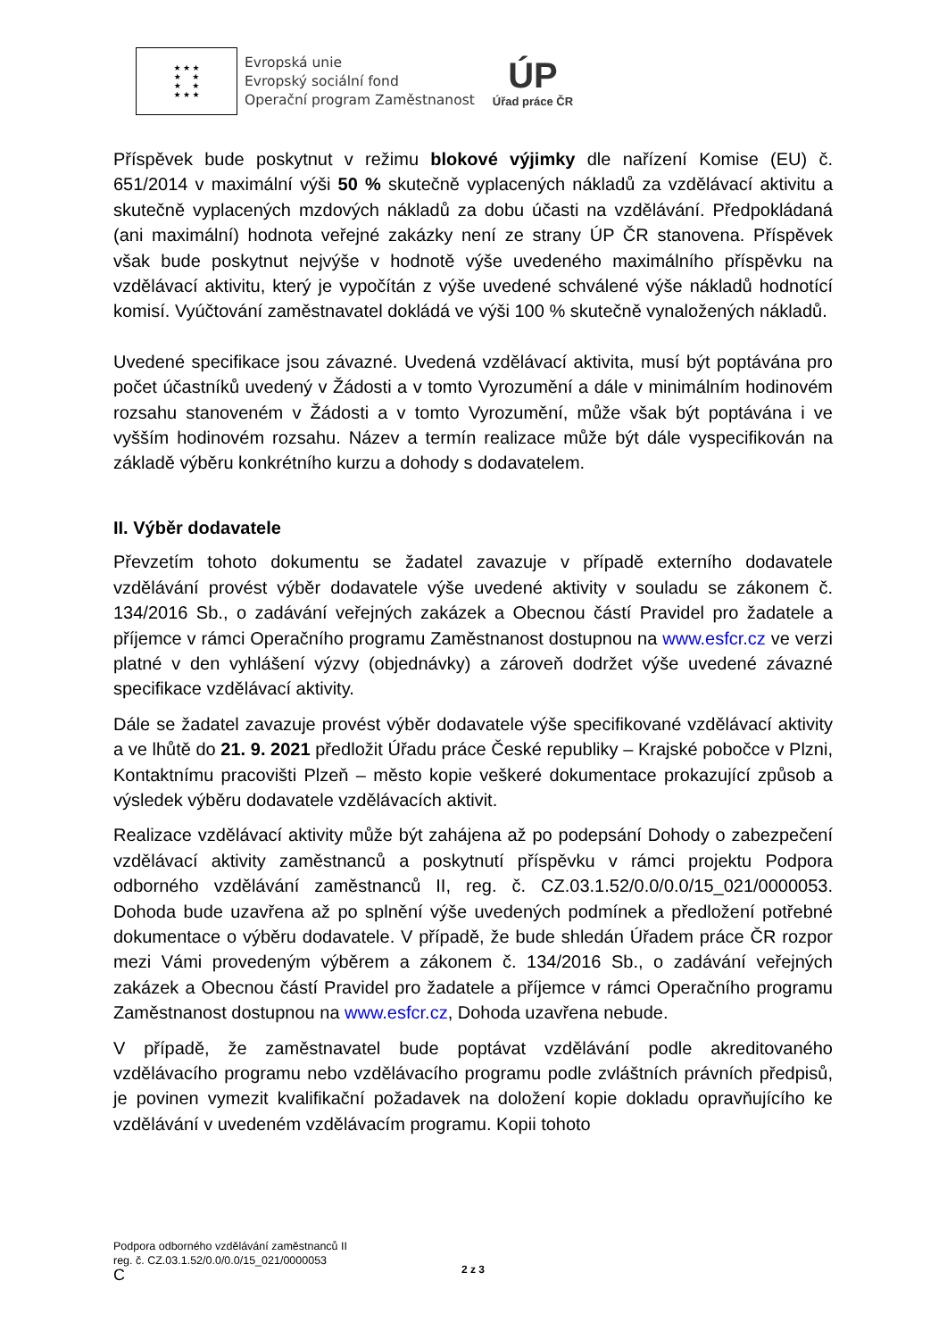★ ★ ★
★ ★
★ ★
★ ★ ★
Evropská unie
Evropský sociální fond
Operační program Zaměstnanost
ÚP
Úřad práce ČR
Příspěvek bude poskytnut v režimu blokové výjimky dle nařízení Komise (EU) č. 651/2014 v maximální výši 50 % skutečně vyplacených nákladů za vzdělávací aktivitu a skutečně vyplacených mzdových nákladů za dobu účasti na vzdělávání. Předpokládaná (ani maximální) hodnota veřejné zakázky není ze strany ÚP ČR stanovena. Příspěvek však bude poskytnut nejvýše v hodnotě výše uvedeného maximálního příspěvku na vzdělávací aktivitu, který je vypočítán z výše uvedené schválené výše nákladů hodnotící komisí. Vyúčtování zaměstnavatel dokládá ve výši 100 % skutečně vynaložených nákladů.
Uvedené specifikace jsou závazné. Uvedená vzdělávací aktivita, musí být poptávána pro počet účastníků uvedený v Žádosti a v tomto Vyrozumění a dále v minimálním hodinovém rozsahu stanoveném v Žádosti a v tomto Vyrozumění, může však být poptávána i ve vyšším hodinovém rozsahu. Název a termín realizace může být dále vyspecifikován na základě výběru konkrétního kurzu a dohody s dodavatelem.
II. Výběr dodavatele
Převzetím tohoto dokumentu se žadatel zavazuje v případě externího dodavatele vzdělávání provést výběr dodavatele výše uvedené aktivity v souladu se zákonem č. 134/2016 Sb., o zadávání veřejných zakázek a Obecnou částí Pravidel pro žadatele a příjemce v rámci Operačního programu Zaměstnanost dostupnou na www.esfcr.cz ve verzi platné v den vyhlášení výzvy (objednávky) a zároveň dodržet výše uvedené závazné specifikace vzdělávací aktivity.
Dále se žadatel zavazuje provést výběr dodavatele výše specifikované vzdělávací aktivity a ve lhůtě do 21. 9. 2021 předložit Úřadu práce České republiky – Krajské pobočce v Plzni, Kontaktnímu pracovišti Plzeň – město kopie veškeré dokumentace prokazující způsob a výsledek výběru dodavatele vzdělávacích aktivit.
Realizace vzdělávací aktivity může být zahájena až po podepsání Dohody o zabezpečení vzdělávací aktivity zaměstnanců a poskytnutí příspěvku v rámci projektu Podpora odborného vzdělávání zaměstnanců II, reg. č. CZ.03.1.52/0.0/0.0/15_021/0000053. Dohoda bude uzavřena až po splnění výše uvedených podmínek a předložení potřebné dokumentace o výběru dodavatele. V případě, že bude shledán Úřadem práce ČR rozpor mezi Vámi provedeným výběrem a zákonem č. 134/2016 Sb., o zadávání veřejných zakázek a Obecnou částí Pravidel pro žadatele a příjemce v rámci Operačního programu Zaměstnanost dostupnou na www.esfcr.cz, Dohoda uzavřena nebude.
V případě, že zaměstnavatel bude poptávat vzdělávání podle akreditovaného vzdělávacího programu nebo vzdělávacího programu podle zvláštních právních předpisů, je povinen vymezit kvalifikační požadavek na doložení kopie dokladu opravňujícího ke vzdělávání v uvedeném vzdělávacím programu. Kopii tohoto
Podpora odborného vzdělávání zaměstnanců II
reg. č. CZ.03.1.52/0.0/0.0/15_021/0000053
C
2 z 3